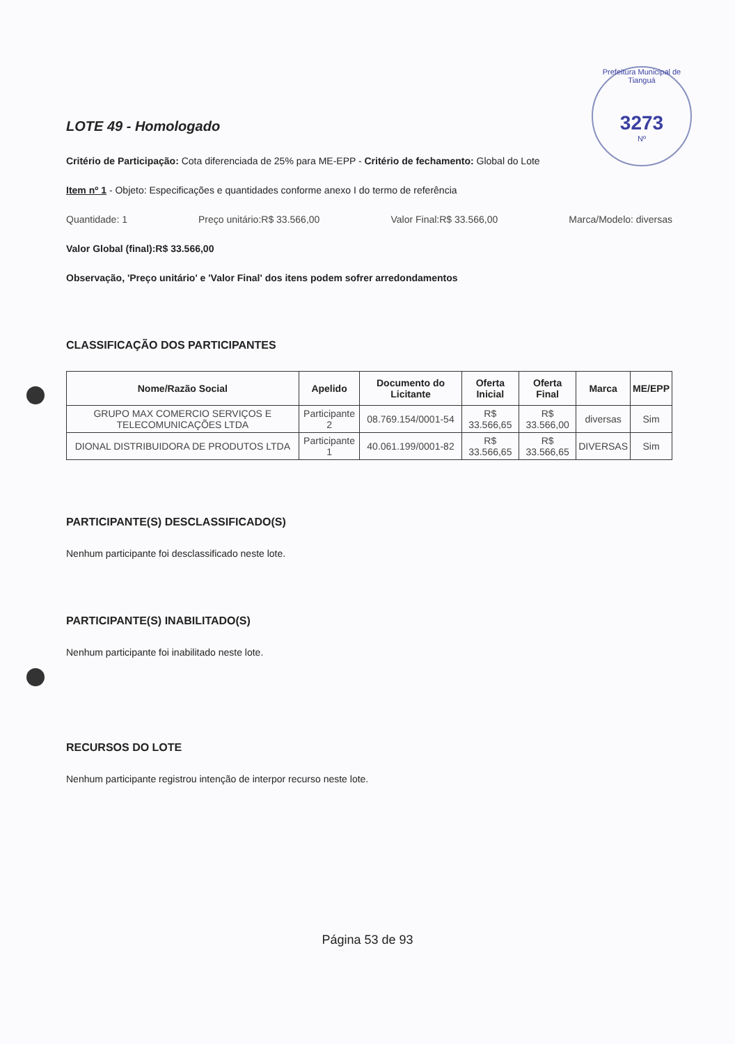Prefeitura Municipal de Tianguá
3273
Nº
LOTE 49 - Homologado
Critério de Participação: Cota diferenciada de 25% para ME-EPP - Critério de fechamento: Global do Lote
Item nº 1 - Objeto: Especificações e quantidades conforme anexo I do termo de referência
Quantidade: 1 Preço unitário:R$ 33.566,00 Valor Final:R$ 33.566,00 Marca/Modelo: diversas
Valor Global (final):R$ 33.566,00
Observação, 'Preço unitário' e 'Valor Final' dos itens podem sofrer arredondamentos
CLASSIFICAÇÃO DOS PARTICIPANTES
| Nome/Razão Social | Apelido | Documento do Licitante | Oferta Inicial | Oferta Final | Marca | ME/EPP |
| --- | --- | --- | --- | --- | --- | --- |
| GRUPO MAX COMERCIO SERVIÇOS E TELECOMUNICAÇÕES LTDA | Participante 2 | 08.769.154/0001-54 | R$ 33.566,65 | R$ 33.566,00 | diversas | Sim |
| DIONAL DISTRIBUIDORA DE PRODUTOS LTDA | Participante 1 | 40.061.199/0001-82 | R$ 33.566,65 | R$ 33.566,65 | DIVERSAS | Sim |
PARTICIPANTE(S) DESCLASSIFICADO(S)
Nenhum participante foi desclassificado neste lote.
PARTICIPANTE(S) INABILITADO(S)
Nenhum participante foi inabilitado neste lote.
RECURSOS DO LOTE
Nenhum participante registrou intenção de interpor recurso neste lote.
Página 53 de 93